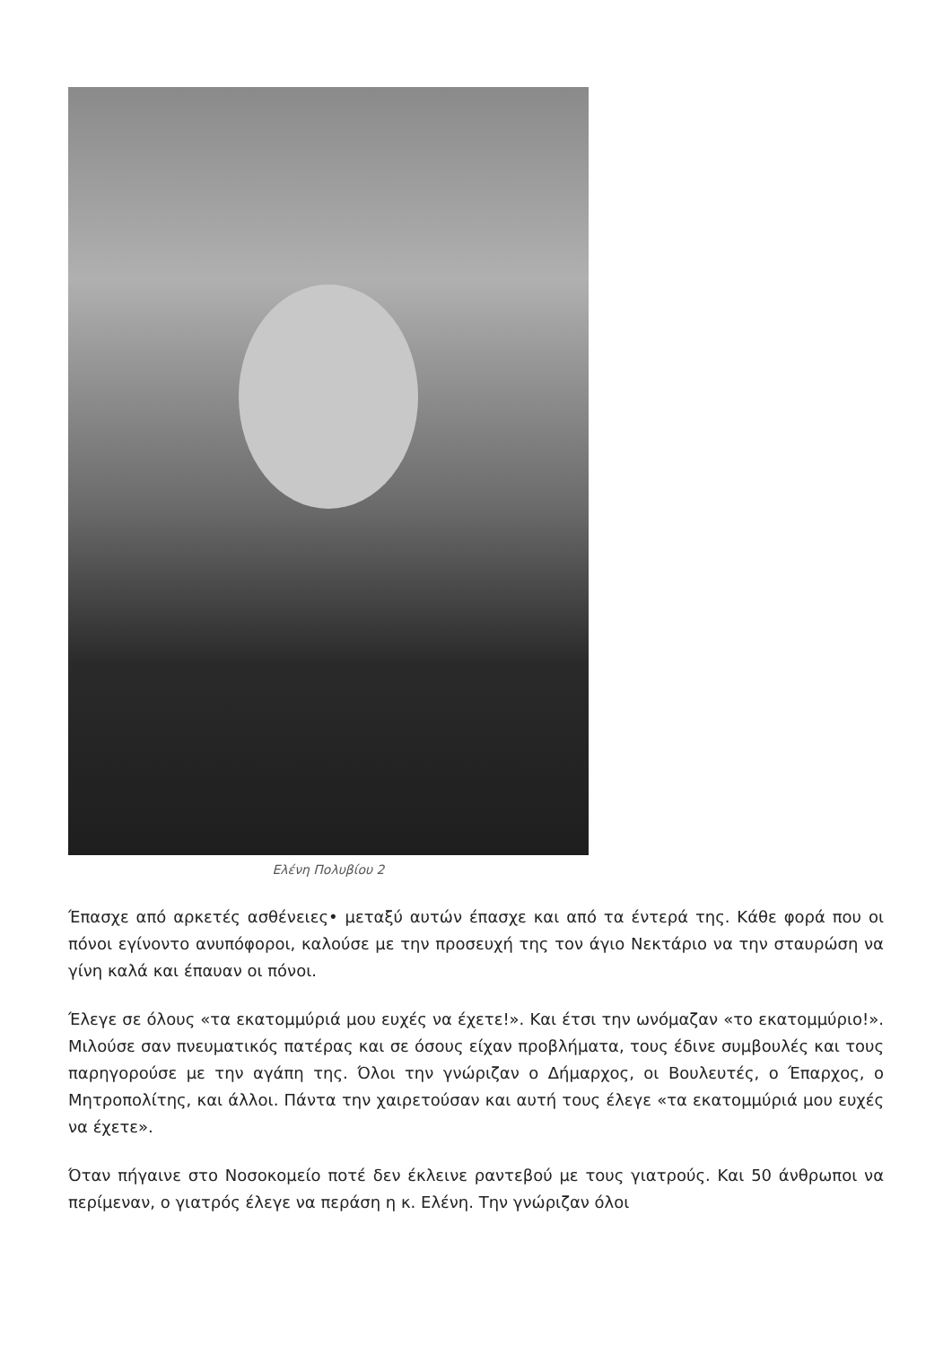Ελένη Πολυβίου 2
Έπασχε από αρκετές ασθένειες• μεταξύ αυτών έπασχε και από τα έντερά της. Κάθε φορά που οι πόνοι εγίνοντο ανυπόφοροι, καλούσε με την προσευχή της τον άγιο Νεκτάριο να την σταυρώση να γίνη καλά και έπαυαν οι πόνοι.
Έλεγε σε όλους «τα εκατομμύριά μου ευχές να έχετε!». Και έτσι την ωνόμαζαν «το εκατομμύριο!». Μιλούσε σαν πνευματικός πατέρας και σε όσους είχαν προβλήματα, τους έδινε συμβουλές και τους παρηγορούσε με την αγάπη της. Όλοι την γνώριζαν ο Δήμαρχος, οι Βουλευτές, ο Έπαρχος, ο Μητροπολίτης, και άλλοι. Πάντα την χαιρετούσαν και αυτή τους έλεγε «τα εκατομμύριά μου ευχές να έχετε».
Όταν πήγαινε στο Νοσοκομείο ποτέ δεν έκλεινε ραντεβού με τους γιατρούς. Και 50 άνθρωποι να περίμεναν, ο γιατρός έλεγε να περάση η κ. Ελένη. Την γνώριζαν όλοι